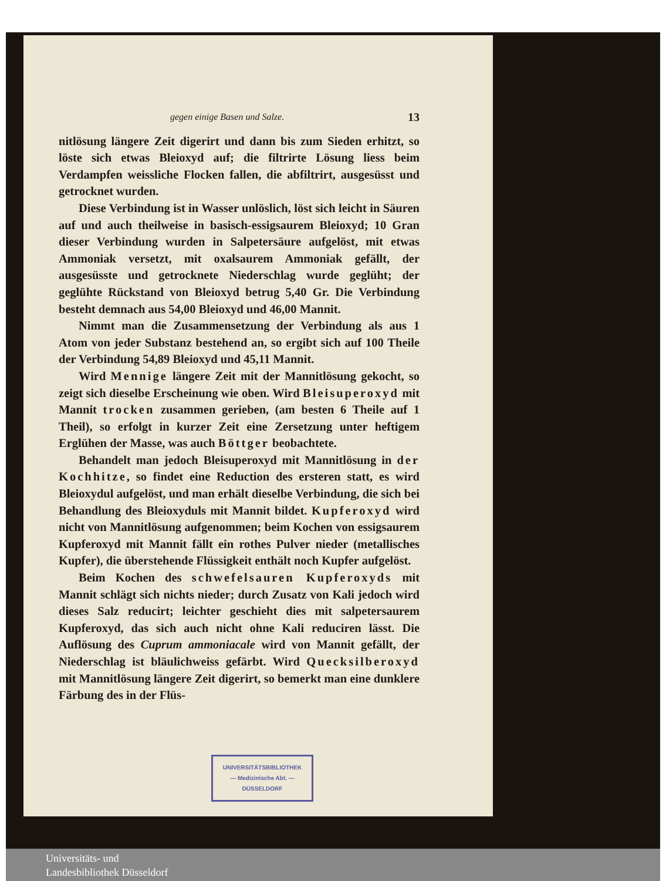gegen einige Basen und Salze. 13
nitlösung längere Zeit digerirt und dann bis zum Sieden erhitzt, so löste sich etwas Bleioxyd auf; die filtrirte Lösung liess beim Verdampfen weissliche Flocken fallen, die abfiltrirt, ausgesüsst und getrocknet wurden.
Diese Verbindung ist in Wasser unlöslich, löst sich leicht in Säuren auf und auch theilweise in basisch-essigsaurem Bleioxyd; 10 Gran dieser Verbindung wurden in Salpetersäure aufgelöst, mit etwas Ammoniak versetzt, mit oxalsaurem Ammoniak gefällt, der ausgesüsste und getrocknete Niederschlag wurde geglüht; der geglühte Rückstand von Bleioxyd betrug 5,40 Gr. Die Verbindung besteht demnach aus 54,00 Bleioxyd und 46,00 Mannit.
Nimmt man die Zusammensetzung der Verbindung als aus 1 Atom von jeder Substanz bestehend an, so ergibt sich auf 100 Theile der Verbindung 54,89 Bleioxyd und 45,11 Mannit.
Wird Mennige längere Zeit mit der Mannitlösung gekocht, so zeigt sich dieselbe Erscheinung wie oben. Wird Bleisuperoxyd mit Mannit trocken zusammen gerieben, (am besten 6 Theile auf 1 Theil), so erfolgt in kurzer Zeit eine Zersetzung unter heftigem Erglühen der Masse, was auch Böttger beobachtete.
Behandelt man jedoch Bleisuperoxyd mit Mannitlösung in der Kochhitze, so findet eine Reduction des ersteren statt, es wird Bleioxydul aufgelöst, und man erhält dieselbe Verbindung, die sich bei Behandlung des Bleioxyduls mit Mannit bildet. Kupferoxyd wird nicht von Mannitlösung aufgenommen; beim Kochen von essigsaurem Kupferoxyd mit Mannit fällt ein rothes Pulver nieder (metallisches Kupfer), die überstehende Flüssigkeit enthält noch Kupfer aufgelöst.
Beim Kochen des schwefelsauren Kupferoxyds mit Mannit schlägt sich nichts nieder; durch Zusatz von Kali jedoch wird dieses Salz reducirt; leichter geschieht dies mit salpetersaurem Kupferoxyd, das sich auch nicht ohne Kali reduciren lässt. Die Auflösung des Cuprum ammoniacale wird von Mannit gefällt, der Niederschlag ist bläulichweiss gefärbt. Wird Quecksilberoxyd mit Mannitlösung längere Zeit digerirt, so bemerkt man eine dunklere Färbung des in der Flüs-
UNIVERSITÄTSBIBLIOTHEK
— Medizinische Abt. —
DÜSSELDORF
Universitäts- und
Landesbibliothek Düsseldorf